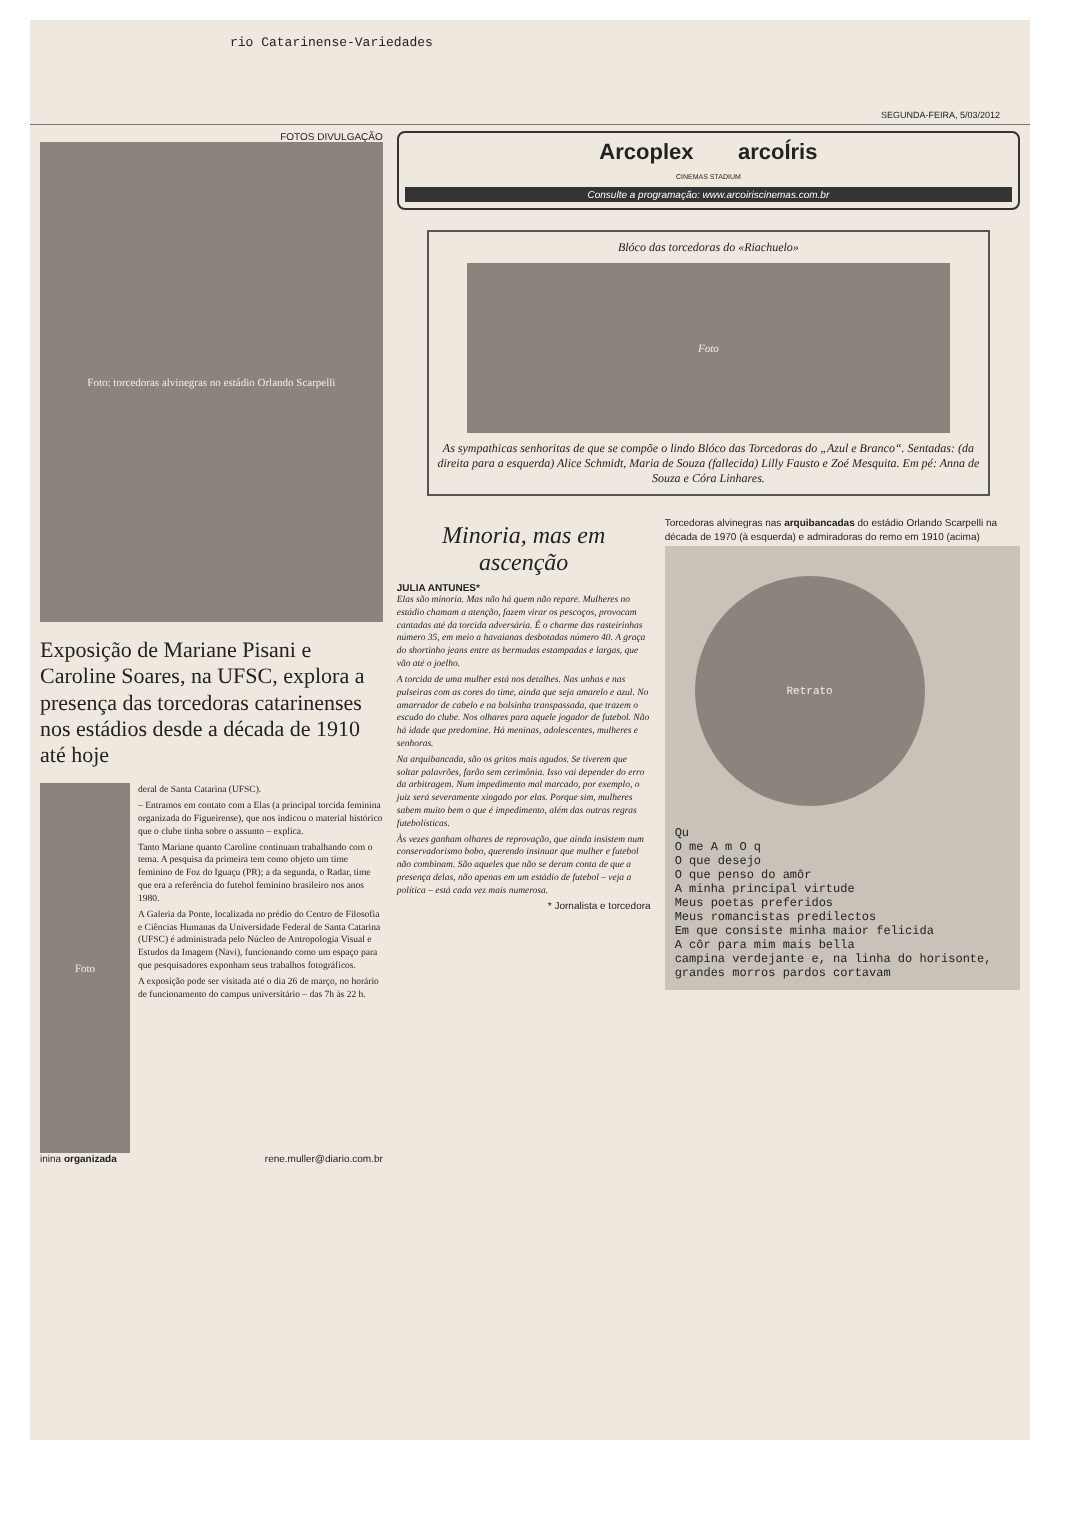rio Catarinense-Variedades
SEGUNDA-FEIRA, 5/03/2012
FOTOS DIVULGAÇÃO
Foto: torcedoras alvinegras no estádio Orlando Scarpelli
Exposição de Mariane Pisani e Caroline Soares, na UFSC, explora a presença das torcedoras catarinenses nos estádios desde a década de 1910 até hoje
Foto
deral de Santa Catarina (UFSC).
– Entramos em contato com a Elas (a principal torcida feminina organizada do Figueirense), que nos indicou o material histórico que o clube tinha sobre o assunto – explica.
Tanto Mariane quanto Caroline continuam trabalhando com o tema. A pesquisa da primeira tem como objeto um time feminino de Foz do Iguaçu (PR); a da segunda, o Radar, time que era a referência do futebol feminino brasileiro nos anos 1980.
A Galeria da Ponte, localizada no prédio do Centro de Filosofia e Ciências Humanas da Universidade Federal de Santa Catarina (UFSC) é administrada pelo Núcleo de Antropologia Visual e Estudos da Imagem (Navi), funcionando como um espaço para que pesquisadores exponham seus trabalhos fotográficos.
A exposição pode ser visitada até o dia 26 de março, no horário de funcionamento do campus universitário – das 7h às 22 h.
inina organizada rene.muller@diario.com.br
Arcoplex arcoÍris
CINEMAS STADIUM
Consulte a programação: www.arcoiriscinemas.com.br
Blóco das torcedoras do «Riachuelo»
Foto
As sympathicas senhoritas de que se compõe o lindo Blóco das Torcedoras do „Azul e Branco“. Sentadas: (da direita para a esquerda) Alice Schmidt, Maria de Souza (fallecida) Lilly Fausto e Zoé Mesquita. Em pé: Anna de Souza e Córa Linhares.
Minoria, mas em ascenção
JULIA ANTUNES*
Elas são minoria. Mas não há quem não repare. Mulheres no estádio chamam a atenção, fazem virar os pescoços, provocam cantadas até da torcida adversária. É o charme das rasteirinhas número 35, em meio a havaianas desbotadas número 40. A graça do shortinho jeans entre as bermudas estampadas e largas, que vão até o joelho.
A torcida de uma mulher está nos detalhes. Nas unhas e nas pulseiras com as cores do time, ainda que seja amarelo e azul. No amarrador de cabelo e na bolsinha transpassada, que trazem o escudo do clube. Nos olhares para aquele jogador de futebol. Não há idade que predomine. Há meninas, adolescentes, mulheres e senhoras.
Na arquibancada, são os gritos mais agudos. Se tiverem que soltar palavrões, farão sem cerimônia. Isso vai depender do erro da arbitragem. Num impedimento mal marcado, por exemplo, o juiz será severamente xingado por elas. Porque sim, mulheres sabem muito bem o que é impedimento, além das outras regras futebolísticas.
Às vezes ganham olhares de reprovação, que ainda insistem num conservadorismo bobo, querendo insinuar que mulher e futebol não combinam. São aqueles que não se deram conta de que a presença delas, não apenas em um estádio de futebol – veja a política – está cada vez mais numerosa.
* Jornalista e torcedora
Torcedoras alvinegras nas arquibancadas do estádio Orlando Scarpelli na década de 1970 (à esquerda) e admiradoras do remo em 1910 (acima)
Retrato
Qu
O me A m O q
O que desejo
O que penso do amôr
A minha principal virtude
Meus poetas preferidos
Meus romancistas predilectos
Em que consiste minha maior felicida
A côr para mim mais bella
campina verdejante e, na linha do horisonte, grandes morros pardos cortavam